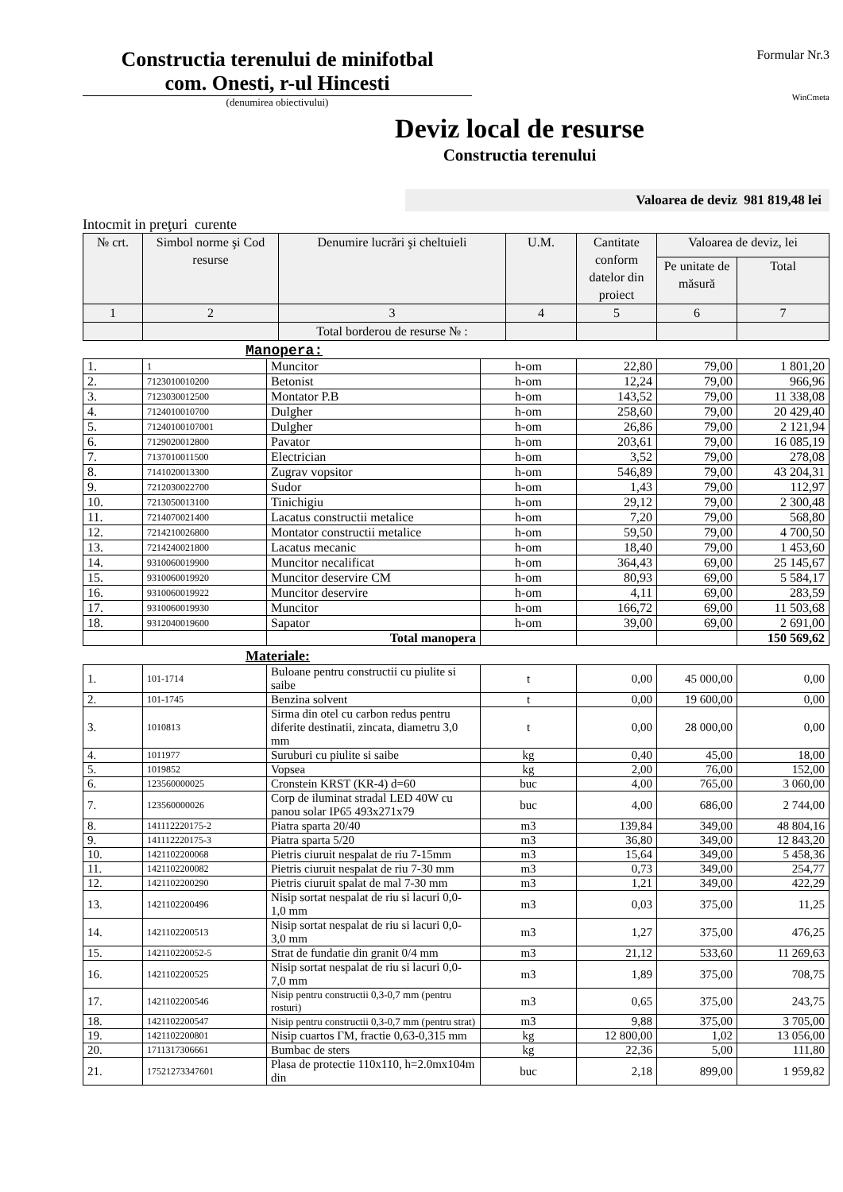Constructia terenului de minifotbal
com. Onesti, r-ul Hincesti
(denumirea obiectivului)
Formular Nr.3
WinCmeta
Deviz local de resurse
Constructia terenului
Valoarea de deviz 981 819,48 lei
Intocmit in preţuri curente
| № crt. | Simbol norme şi Cod resurse | Denumire lucrări şi cheltuieli | U.M. | Cantitate conform datelor din proiect | Valoarea de deviz, lei | |
| --- | --- | --- | --- | --- | --- | --- |
| | | | | | Pe unitate de măsură | Total |
| 1 | 2 | 3 | 4 | 5 | 6 | 7 |
| | | Total borderou de resurse № : | | | | |
Manopera:
| 1. | 1 | Muncitor | h-om | 22,80 | 79,00 | 1 801,20 |
| 2. | 7123010010200 | Betonist | h-om | 12,24 | 79,00 | 966,96 |
| 3. | 7123030012500 | Montator P.B | h-om | 143,52 | 79,00 | 11 338,08 |
| 4. | 7124010010700 | Dulgher | h-om | 258,60 | 79,00 | 20 429,40 |
| 5. | 71240100107001 | Dulgher | h-om | 26,86 | 79,00 | 2 121,94 |
| 6. | 7129020012800 | Pavator | h-om | 203,61 | 79,00 | 16 085,19 |
| 7. | 7137010011500 | Electrician | h-om | 3,52 | 79,00 | 278,08 |
| 8. | 7141020013300 | Zugrav vopsitor | h-om | 546,89 | 79,00 | 43 204,31 |
| 9. | 7212030022700 | Sudor | h-om | 1,43 | 79,00 | 112,97 |
| 10. | 7213050013100 | Tinichigiu | h-om | 29,12 | 79,00 | 2 300,48 |
| 11. | 7214070021400 | Lacatus constructii metalice | h-om | 7,20 | 79,00 | 568,80 |
| 12. | 7214210026800 | Montator constructii metalice | h-om | 59,50 | 79,00 | 4 700,50 |
| 13. | 7214240021800 | Lacatus mecanic | h-om | 18,40 | 79,00 | 1 453,60 |
| 14. | 9310060019900 | Muncitor necalificat | h-om | 364,43 | 69,00 | 25 145,67 |
| 15. | 9310060019920 | Muncitor deservire CM | h-om | 80,93 | 69,00 | 5 584,17 |
| 16. | 9310060019922 | Muncitor deservire | h-om | 4,11 | 69,00 | 283,59 |
| 17. | 9310060019930 | Muncitor | h-om | 166,72 | 69,00 | 11 503,68 |
| 18. | 9312040019600 | Sapator | h-om | 39,00 | 69,00 | 2 691,00 |
| | | Total manopera | | | | 150 569,62 |
Materiale:
| 1. | 101-1714 | Buloane pentru constructii cu piulite si saibe | t | 0,00 | 45 000,00 | 0,00 |
| 2. | 101-1745 | Benzina solvent | t | 0,00 | 19 600,00 | 0,00 |
| 3. | 1010813 | Sirma din otel cu carbon redus pentru diferite destinatii, zincata, diametru 3,0 mm | t | 0,00 | 28 000,00 | 0,00 |
| 4. | 1011977 | Suruburi cu piulite si saibe | kg | 0,40 | 45,00 | 18,00 |
| 5. | 1019852 | Vopsea | kg | 2,00 | 76,00 | 152,00 |
| 6. | 123560000025 | Cronstein KRST (KR-4) d=60 | buc | 4,00 | 765,00 | 3 060,00 |
| 7. | 123560000026 | Corp de iluminat stradal LED 40W cu panou solar IP65 493x271x79 | buc | 4,00 | 686,00 | 2 744,00 |
| 8. | 141112220175-2 | Piatra sparta 20/40 | m3 | 139,84 | 349,00 | 48 804,16 |
| 9. | 141112220175-3 | Piatra sparta 5/20 | m3 | 36,80 | 349,00 | 12 843,20 |
| 10. | 1421102200068 | Pietris ciuruit nespalat de riu 7-15mm | m3 | 15,64 | 349,00 | 5 458,36 |
| 11. | 1421102200082 | Pietris ciuruit nespalat de riu 7-30 mm | m3 | 0,73 | 349,00 | 254,77 |
| 12. | 1421102200290 | Pietris ciuruit spalat de mal 7-30 mm | m3 | 1,21 | 349,00 | 422,29 |
| 13. | 1421102200496 | Nisip sortat nespalat de riu si lacuri 0,0-1,0 mm | m3 | 0,03 | 375,00 | 11,25 |
| 14. | 1421102200513 | Nisip sortat nespalat de riu si lacuri 0,0-3,0 mm | m3 | 1,27 | 375,00 | 476,25 |
| 15. | 142110220052-5 | Strat de fundatie din granit 0/4 mm | m3 | 21,12 | 533,60 | 11 269,63 |
| 16. | 1421102200525 | Nisip sortat nespalat de riu si lacuri 0,0-7,0 mm | m3 | 1,89 | 375,00 | 708,75 |
| 17. | 1421102200546 | Nisip pentru constructii 0,3-0,7 mm (pentru rosturi) | m3 | 0,65 | 375,00 | 243,75 |
| 18. | 1421102200547 | Nisip pentru constructii 0,3-0,7 mm (pentru strat) | m3 | 9,88 | 375,00 | 3 705,00 |
| 19. | 1421102200801 | Nisip cuartos ГМ, fractie 0,63-0,315 mm | kg | 12 800,00 | 1,02 | 13 056,00 |
| 20. | 1711317306661 | Bumbac de sters | kg | 22,36 | 5,00 | 111,80 |
| 21. | 17521273347601 | Plasa de protectie 110x110, h=2.0mx104m din | buc | 2,18 | 899,00 | 1 959,82 |